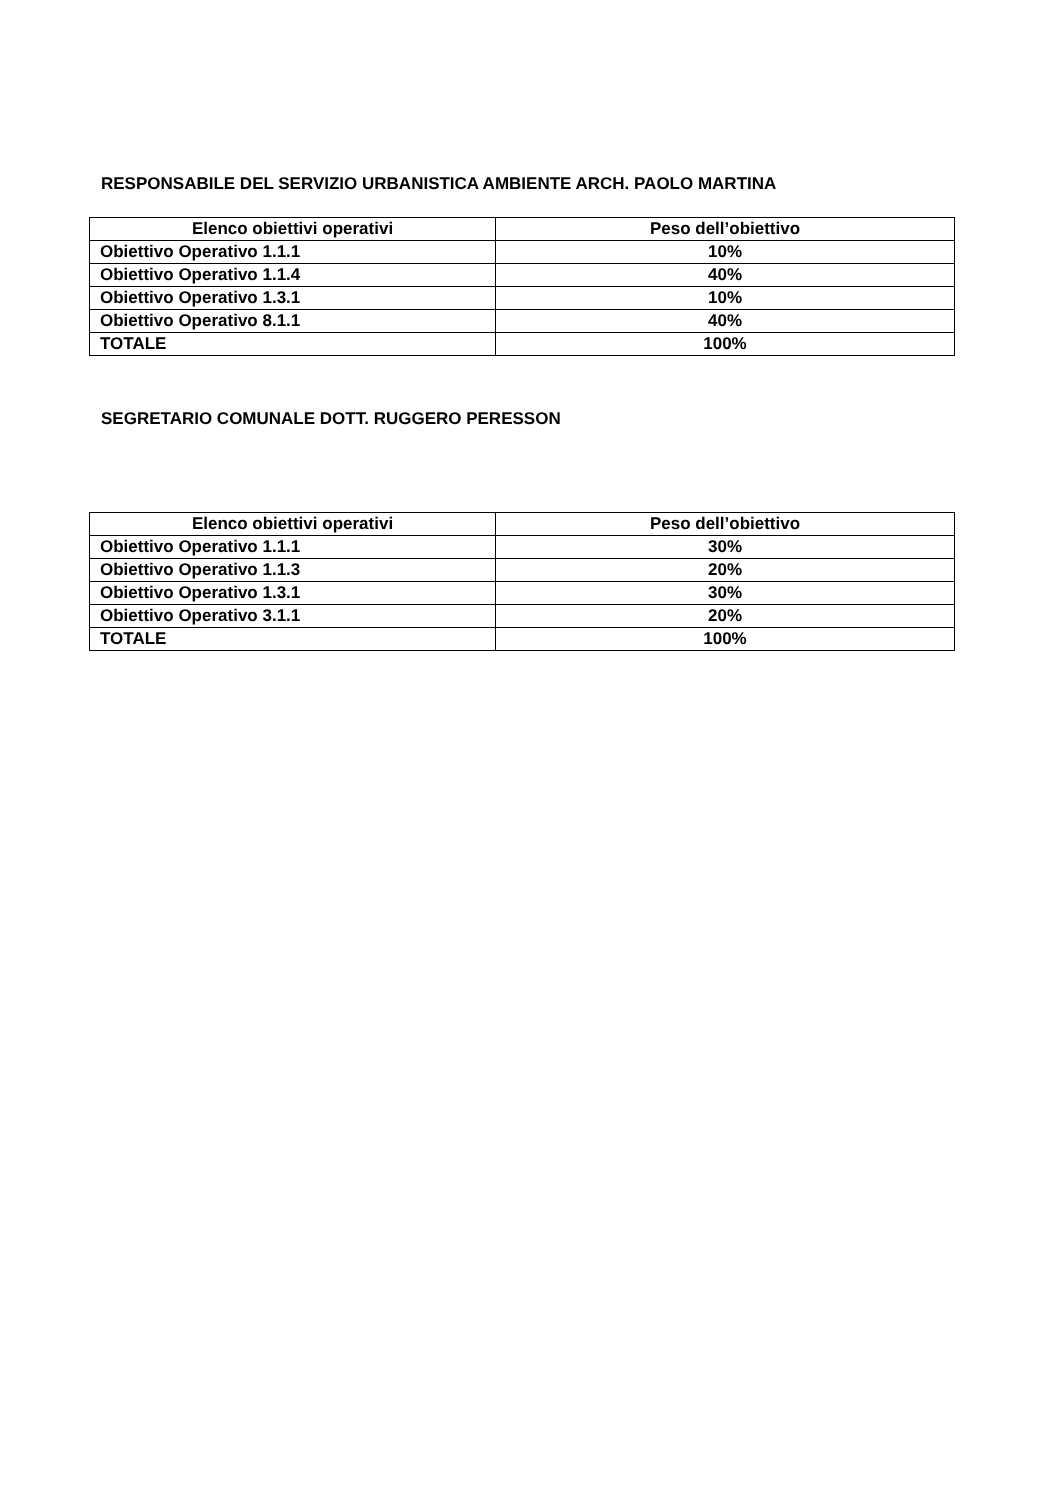RESPONSABILE DEL SERVIZIO URBANISTICA AMBIENTE ARCH. PAOLO MARTINA
| Elenco obiettivi operativi | Peso dell’obiettivo |
| --- | --- |
| Obiettivo Operativo 1.1.1 | 10% |
| Obiettivo Operativo 1.1.4 | 40% |
| Obiettivo Operativo 1.3.1 | 10% |
| Obiettivo Operativo 8.1.1 | 40% |
| TOTALE | 100% |
SEGRETARIO COMUNALE DOTT. RUGGERO PERESSON
| Elenco obiettivi operativi | Peso dell’obiettivo |
| --- | --- |
| Obiettivo Operativo 1.1.1 | 30% |
| Obiettivo Operativo 1.1.3 | 20% |
| Obiettivo Operativo 1.3.1 | 30% |
| Obiettivo Operativo 3.1.1 | 20% |
| TOTALE | 100% |